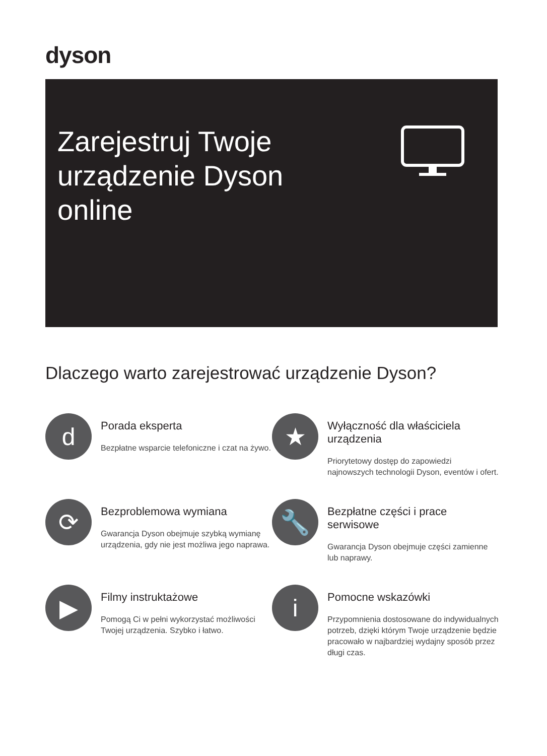dyson
Zarejestruj Twoje urządzenie Dyson online
Dlaczego warto zarejestrować urządzenie Dyson?
d
Porada eksperta
Bezpłatne wsparcie telefoniczne i czat na żywo.
★
Wyłączność dla właściciela urządzenia
Priorytetowy dostęp do zapowiedzi najnowszych technologii Dyson, eventów i ofert.
⟳
Bezproblemowa wymiana
Gwarancja Dyson obejmuje szybką wymianę urządzenia, gdy nie jest możliwa jego naprawa.
🔧
Bezpłatne części i prace serwisowe
Gwarancja Dyson obejmuje części zamienne lub naprawy.
▶
Filmy instruktażowe
Pomogą Ci w pełni wykorzystać możliwości Twojej urządzenia. Szybko i łatwo.
i
Pomocne wskazówki
Przypomnienia dostosowane do indywidualnych potrzeb, dzięki którym Twoje urządzenie będzie pracowało w najbardziej wydajny sposób przez długi czas.